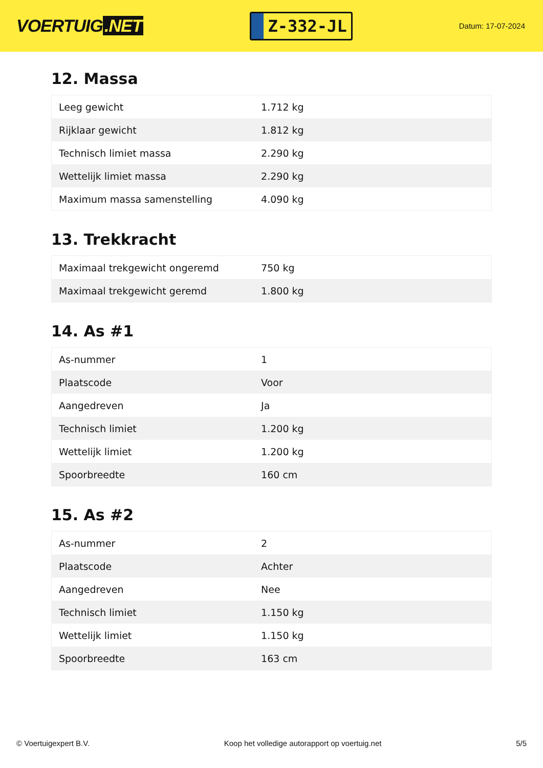VOERTUIG.NET
Z-332-JL
Datum: 17-07-2024
12. Massa
| Leeg gewicht | 1.712 kg |
| Rijklaar gewicht | 1.812 kg |
| Technisch limiet massa | 2.290 kg |
| Wettelijk limiet massa | 2.290 kg |
| Maximum massa samenstelling | 4.090 kg |
13. Trekkracht
| Maximaal trekgewicht ongeremd | 750 kg |
| Maximaal trekgewicht geremd | 1.800 kg |
14. As #1
| As-nummer | 1 |
| Plaatscode | Voor |
| Aangedreven | Ja |
| Technisch limiet | 1.200 kg |
| Wettelijk limiet | 1.200 kg |
| Spoorbreedte | 160 cm |
15. As #2
| As-nummer | 2 |
| Plaatscode | Achter |
| Aangedreven | Nee |
| Technisch limiet | 1.150 kg |
| Wettelijk limiet | 1.150 kg |
| Spoorbreedte | 163 cm |
© Voertuigexpert B.V. Koop het volledige autorapport op voertuig.net 5/5